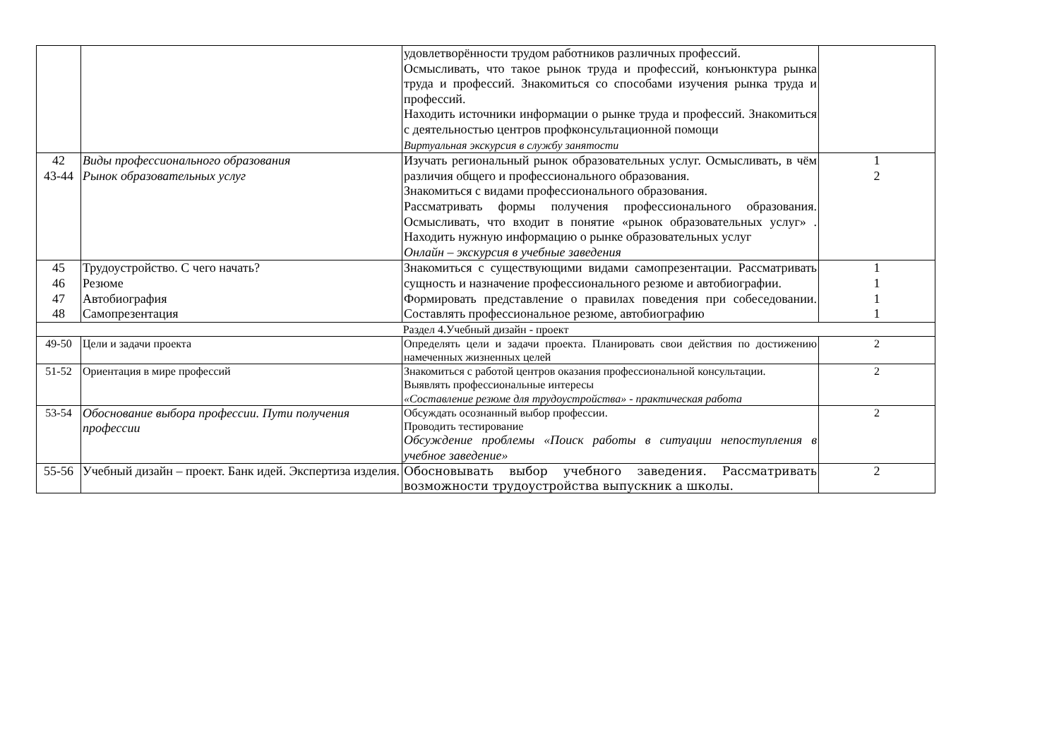| | | удовлетворённости трудом работников различных профессий. Осмысливать, что такое рынок труда и профессий, конъюнктура рынка труда и профессий. Знакомиться со способами изучения рынка труда и профессий. Находить источники информации о рынке труда и профессий. Знакомиться с деятельностью центров профконсультационной помощи Виртуальная экскурсия в службу занятости | |
| 42 43-44 | Виды профессионального образования Рынок образовательных услуг | Изучать региональный рынок образовательных услуг. Осмысливать, в чём различия общего и профессионального образования. Знакомиться с видами профессионального образования. Рассматривать формы получения профессионального образования. Осмысливать, что входит в понятие «рынок образовательных услуг» . Находить нужную информацию о рынке образовательных услуг Онлайн – экскурсия в учебные заведения | 1 2 |
| 45 46 47 48 | Трудоустройство. С чего начать? Резюме Автобиография Самопрезентация | Знакомиться с существующими видами самопрезентации. Рассматривать сущность и назначение профессионального резюме и автобиографии. Формировать представление о правилах поведения при собеседовании. Составлять профессиональное резюме, автобиографию | 1 1 1 1 |
| Раздел 4.Учебный дизайн - проект | | | |
| 49-50 | Цели и задачи проекта | Определять цели и задачи проекта. Планировать свои действия по достижению намеченных жизненных целей | 2 |
| 51-52 | Ориентация в мире профессий | Знакомиться с работой центров оказания профессиональной консультации. Выявлять профессиональные интересы «Составление резюме для трудоустройства» - практическая работа | 2 |
| 53-54 | Обоснование выбора профессии. Пути получения профессии | Обсуждать осознанный выбор профессии. Проводить тестирование Обсуждение проблемы «Поиск работы в ситуации непоступления в учебное заведение» | 2 |
| 55-56 | Учебный дизайн – проект. Банк идей. Экспертиза изделия. | Обосновывать выбор учебного заведения. Рассматривать возможности трудоустройства выпускник а школы. | 2 |